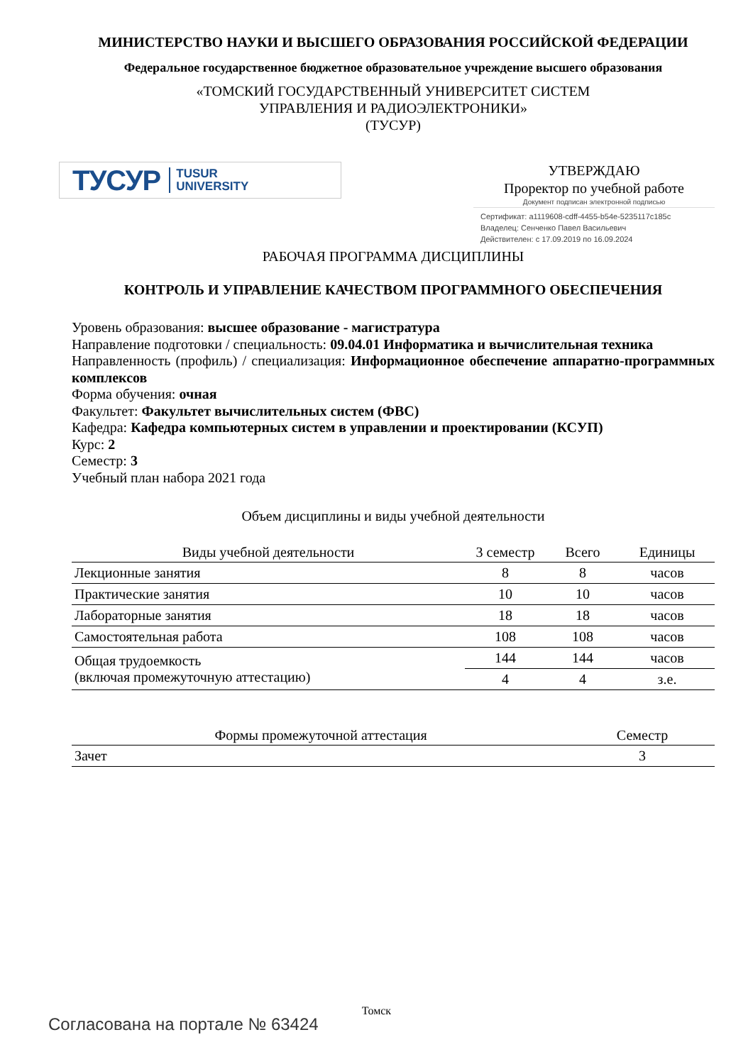МИНИСТЕРСТВО НАУКИ И ВЫСШЕГО ОБРАЗОВАНИЯ РОССИЙСКОЙ ФЕДЕРАЦИИ
Федеральное государственное бюджетное образовательное учреждение высшего образования
«ТОМСКИЙ ГОСУДАРСТВЕННЫЙ УНИВЕРСИТЕТ СИСТЕМ
УПРАВЛЕНИЯ И РАДИОЭЛЕКТРОНИКИ»
(ТУСУР)
ТУСУР TUSUR
UNIVERSITY
УТВЕРЖДАЮ
Проректор по учебной работе
Документ подписан электронной подписью
Сертификат: a1119608-cdff-4455-b54e-5235117c185c
Владелец: Сенченко Павел Васильевич
Действителен: с 17.09.2019 по 16.09.2024
РАБОЧАЯ ПРОГРАММА ДИСЦИПЛИНЫ
КОНТРОЛЬ И УПРАВЛЕНИЕ КАЧЕСТВОМ ПРОГРАММНОГО ОБЕСПЕЧЕНИЯ
Уровень образования: высшее образование - магистратура
Направление подготовки / специальность: 09.04.01 Информатика и вычислительная техника
Направленность (профиль) / специализация: Информационное обеспечение аппаратно-программных комплексов
Форма обучения: очная
Факультет: Факультет вычислительных систем (ФВС)
Кафедра: Кафедра компьютерных систем в управлении и проектировании (КСУП)
Курс: 2
Семестр: 3
Учебный план набора 2021 года
Объем дисциплины и виды учебной деятельности
| Виды учебной деятельности | 3 семестр | Всего | Единицы |
| --- | --- | --- | --- |
| Лекционные занятия | 8 | 8 | часов |
| Практические занятия | 10 | 10 | часов |
| Лабораторные занятия | 18 | 18 | часов |
| Самостоятельная работа | 108 | 108 | часов |
| Общая трудоемкость (включая промежуточную аттестацию) | 144 | 144 | часов |
| | 4 | 4 | з.е. |
| Формы промежуточной аттестация | Семестр |
| --- | --- |
| Зачет | 3 |
Томск
Согласована на портале № 63424